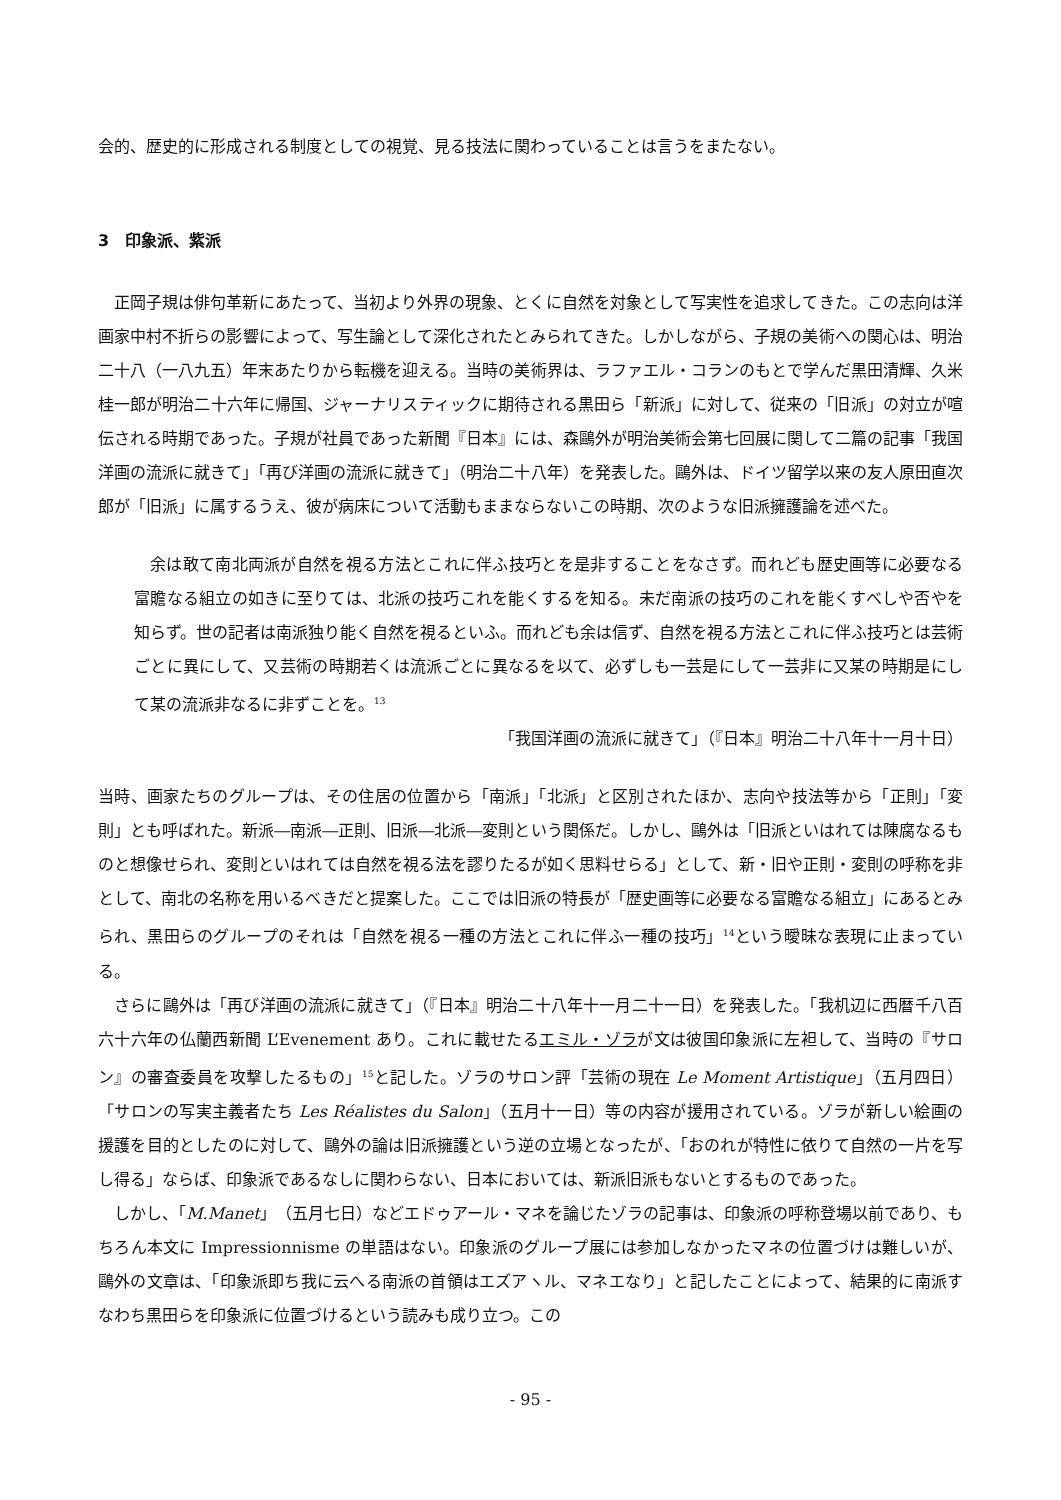会的、歴史的に形成される制度としての視覚、見る技法に関わっていることは言うをまたない。
3　印象派、紫派
正岡子規は俳句革新にあたって、当初より外界の現象、とくに自然を対象として写実性を追求してきた。この志向は洋画家中村不折らの影響によって、写生論として深化されたとみられてきた。しかしながら、子規の美術への関心は、明治二十八（一八九五）年末あたりから転機を迎える。当時の美術界は、ラファエル・コランのもとで学んだ黒田清輝、久米桂一郎が明治二十六年に帰国、ジャーナリスティックに期待される黒田ら「新派」に対して、従来の「旧派」の対立が喧伝される時期であった。子規が社員であった新聞『日本』には、森鷗外が明治美術会第七回展に関して二篇の記事「我国洋画の流派に就きて」「再び洋画の流派に就きて」（明治二十八年）を発表した。鷗外は、ドイツ留学以来の友人原田直次郎が「旧派」に属するうえ、彼が病床について活動もままならないこの時期、次のような旧派擁護論を述べた。
余は敢て南北両派が自然を視る方法とこれに伴ふ技巧とを是非することをなさず。而れども歴史画等に必要なる富贍なる組立の如きに至りては、北派の技巧これを能くするを知る。未だ南派の技巧のこれを能くすべしや否やを知らず。世の記者は南派独り能く自然を視るといふ。而れども余は信ず、自然を視る方法とこれに伴ふ技巧とは芸術ごとに異にして、又芸術の時期若くは流派ごとに異なるを以て、必ずしも一芸是にして一芸非に又某の時期是にして某の流派非なるに非ずことを。<sup>13</sup>
「我国洋画の流派に就きて」（『日本』明治二十八年十一月十日）
当時、画家たちのグループは、その住居の位置から「南派」「北派」と区別されたほか、志向や技法等から「正則」「変則」とも呼ばれた。新派―南派―正則、旧派―北派―変則という関係だ。しかし、鷗外は「旧派といはれては陳腐なるものと想像せられ、変則といはれては自然を視る法を謬りたるが如く思料せらる」として、新・旧や正則・変則の呼称を非として、南北の名称を用いるべきだと提案した。ここでは旧派の特長が「歴史画等に必要なる富贍なる組立」にあるとみられ、黒田らのグループのそれは「自然を視る一種の方法とこれに伴ふ一種の技巧」<sup>14</sup>という曖昧な表現に止まっている。
さらに鷗外は「再び洋画の流派に就きて」（『日本』明治二十八年十一月二十一日）を発表した。「我机辺に西暦千八百六十六年の仏蘭西新聞 L’Evenement あり。これに載せたるエミル・ゾラが文は彼国印象派に左袒して、当時の『サロン』の審査委員を攻撃したるもの」<sup>15</sup>と記した。ゾラのサロン評「芸術の現在 Le Moment Artistique」（五月四日）「サロンの写実主義者たち Les Réalistes du Salon」（五月十一日）等の内容が援用されている。ゾラが新しい絵画の援護を目的としたのに対して、鷗外の論は旧派擁護という逆の立場となったが、「おのれが特性に依りて自然の一片を写し得る」ならば、印象派であるなしに関わらない、日本においては、新派旧派もないとするものであった。
しかし、「M.Manet」（五月七日）などエドゥアール・マネを論じたゾラの記事は、印象派の呼称登場以前であり、もちろん本文に Impressionnisme の単語はない。印象派のグループ展には参加しなかったマネの位置づけは難しいが、鷗外の文章は、「印象派即ち我に云へる南派の首領はエズアヽル、マネエなり」と記したことによって、結果的に南派すなわち黒田らを印象派に位置づけるという読みも成り立つ。この
- 95 -